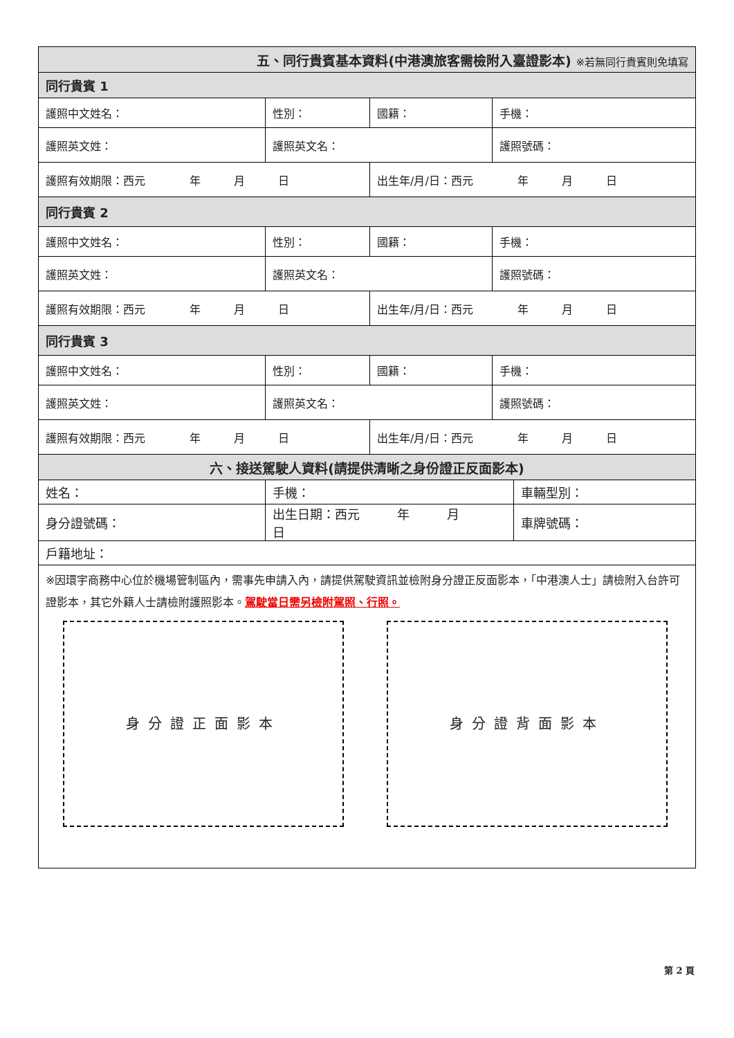| 五、同行貴賓基本資料(中港澳旅客需檢附入臺證影本) ※若無同行貴賓則免填寫 | | | | |
| 同行貴賓 1 | | | | |
| 護照中文姓名： | 性別： | 國籍： | 手機： | |
| 護照英文姓： | 護照英文名： | | 護照號碼： | |
| 護照有效期限：西元 年 月 日 | | 出生年/月/日：西元 年 月 日 | | |
| 同行貴賓 2 | | | | |
| 護照中文姓名： | 性別： | 國籍： | 手機： | |
| 護照英文姓： | 護照英文名： | | 護照號碼： | |
| 護照有效期限：西元 年 月 日 | | 出生年/月/日：西元 年 月 日 | | |
| 同行貴賓 3 | | | | |
| 護照中文姓名： | 性別： | 國籍： | 手機： | |
| 護照英文姓： | 護照英文名： | | 護照號碼： | |
| 護照有效期限：西元 年 月 日 | | 出生年/月/日：西元 年 月 日 | | |
| 六、接送駕駛人資料(請提供清晰之身份證正反面影本) | | | | |
| 姓名： | 手機： | | | 車輛型別： |
| 身分證號碼： | 出生日期：西元 年 月 日 | | | 車牌號碼： |
| 戶籍地址： | | | | |
※因環宇商務中心位於機場管制區內，需事先申請入內，請提供駕駛資訊並檢附身分證正反面影本，「中港澳人士」請檢附入台許可證影本，其它外籍人士請檢附護照影本。駕駛當日需另檢附駕照、行照。
身分證正面影本 身分證背面影本
第 2 頁